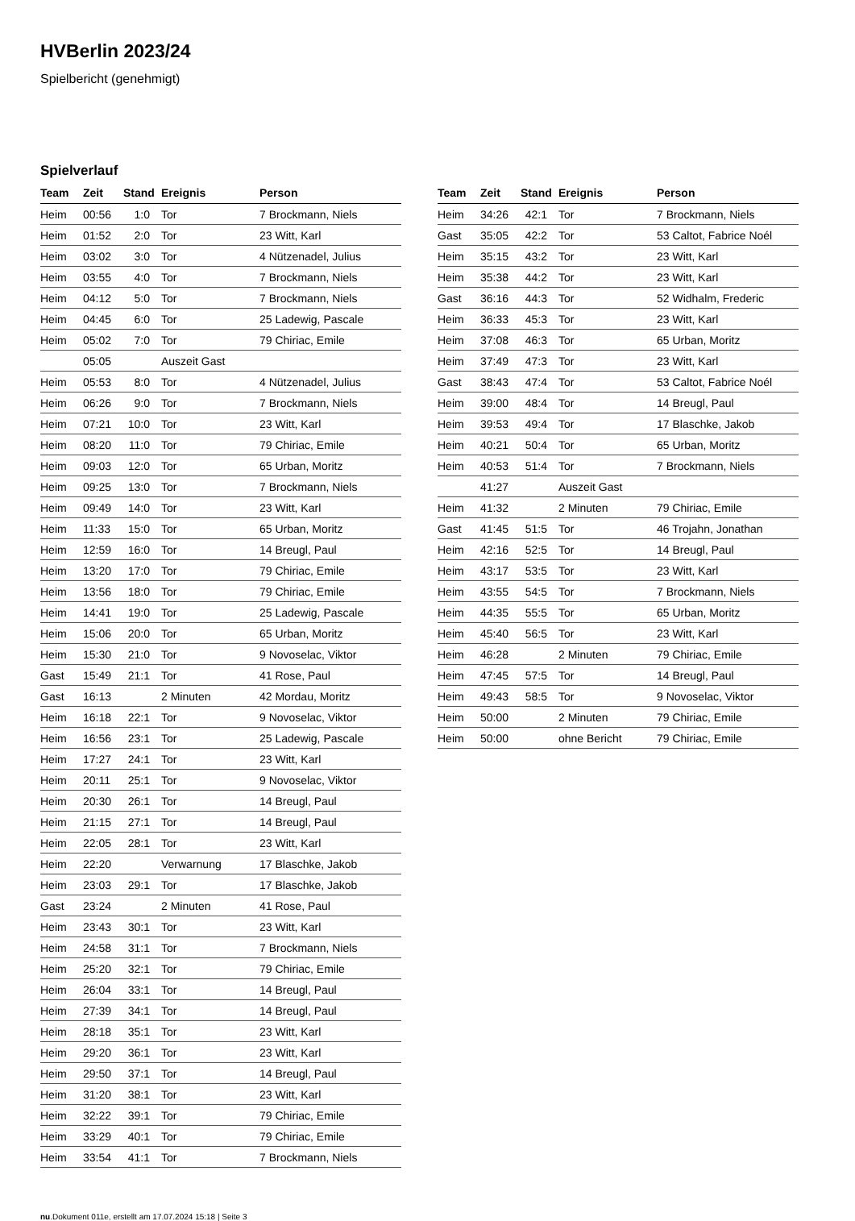HVBerlin 2023/24
Spielbericht (genehmigt)
Spielverlauf
| Team | Zeit | Stand | Ereignis | Person |
| --- | --- | --- | --- | --- |
| Heim | 00:56 | 1:0 | Tor | 7 Brockmann, Niels |
| Heim | 01:52 | 2:0 | Tor | 23 Witt, Karl |
| Heim | 03:02 | 3:0 | Tor | 4 Nützenadel, Julius |
| Heim | 03:55 | 4:0 | Tor | 7 Brockmann, Niels |
| Heim | 04:12 | 5:0 | Tor | 7 Brockmann, Niels |
| Heim | 04:45 | 6:0 | Tor | 25 Ladewig, Pascale |
| Heim | 05:02 | 7:0 | Tor | 79 Chiriac, Emile |
| | 05:05 | | Auszeit Gast | |
| Heim | 05:53 | 8:0 | Tor | 4 Nützenadel, Julius |
| Heim | 06:26 | 9:0 | Tor | 7 Brockmann, Niels |
| Heim | 07:21 | 10:0 | Tor | 23 Witt, Karl |
| Heim | 08:20 | 11:0 | Tor | 79 Chiriac, Emile |
| Heim | 09:03 | 12:0 | Tor | 65 Urban, Moritz |
| Heim | 09:25 | 13:0 | Tor | 7 Brockmann, Niels |
| Heim | 09:49 | 14:0 | Tor | 23 Witt, Karl |
| Heim | 11:33 | 15:0 | Tor | 65 Urban, Moritz |
| Heim | 12:59 | 16:0 | Tor | 14 Breugl, Paul |
| Heim | 13:20 | 17:0 | Tor | 79 Chiriac, Emile |
| Heim | 13:56 | 18:0 | Tor | 79 Chiriac, Emile |
| Heim | 14:41 | 19:0 | Tor | 25 Ladewig, Pascale |
| Heim | 15:06 | 20:0 | Tor | 65 Urban, Moritz |
| Heim | 15:30 | 21:0 | Tor | 9 Novoselac, Viktor |
| Gast | 15:49 | 21:1 | Tor | 41 Rose, Paul |
| Gast | 16:13 | | 2 Minuten | 42 Mordau, Moritz |
| Heim | 16:18 | 22:1 | Tor | 9 Novoselac, Viktor |
| Heim | 16:56 | 23:1 | Tor | 25 Ladewig, Pascale |
| Heim | 17:27 | 24:1 | Tor | 23 Witt, Karl |
| Heim | 20:11 | 25:1 | Tor | 9 Novoselac, Viktor |
| Heim | 20:30 | 26:1 | Tor | 14 Breugl, Paul |
| Heim | 21:15 | 27:1 | Tor | 14 Breugl, Paul |
| Heim | 22:05 | 28:1 | Tor | 23 Witt, Karl |
| Heim | 22:20 | | Verwarnung | 17 Blaschke, Jakob |
| Heim | 23:03 | 29:1 | Tor | 17 Blaschke, Jakob |
| Gast | 23:24 | | 2 Minuten | 41 Rose, Paul |
| Heim | 23:43 | 30:1 | Tor | 23 Witt, Karl |
| Heim | 24:58 | 31:1 | Tor | 7 Brockmann, Niels |
| Heim | 25:20 | 32:1 | Tor | 79 Chiriac, Emile |
| Heim | 26:04 | 33:1 | Tor | 14 Breugl, Paul |
| Heim | 27:39 | 34:1 | Tor | 14 Breugl, Paul |
| Heim | 28:18 | 35:1 | Tor | 23 Witt, Karl |
| Heim | 29:20 | 36:1 | Tor | 23 Witt, Karl |
| Heim | 29:50 | 37:1 | Tor | 14 Breugl, Paul |
| Heim | 31:20 | 38:1 | Tor | 23 Witt, Karl |
| Heim | 32:22 | 39:1 | Tor | 79 Chiriac, Emile |
| Heim | 33:29 | 40:1 | Tor | 79 Chiriac, Emile |
| Heim | 33:54 | 41:1 | Tor | 7 Brockmann, Niels |
| Team | Zeit | Stand | Ereignis | Person |
| --- | --- | --- | --- | --- |
| Heim | 34:26 | 42:1 | Tor | 7 Brockmann, Niels |
| Gast | 35:05 | 42:2 | Tor | 53 Caltot, Fabrice Noél |
| Heim | 35:15 | 43:2 | Tor | 23 Witt, Karl |
| Heim | 35:38 | 44:2 | Tor | 23 Witt, Karl |
| Gast | 36:16 | 44:3 | Tor | 52 Widhalm, Frederic |
| Heim | 36:33 | 45:3 | Tor | 23 Witt, Karl |
| Heim | 37:08 | 46:3 | Tor | 65 Urban, Moritz |
| Heim | 37:49 | 47:3 | Tor | 23 Witt, Karl |
| Gast | 38:43 | 47:4 | Tor | 53 Caltot, Fabrice Noél |
| Heim | 39:00 | 48:4 | Tor | 14 Breugl, Paul |
| Heim | 39:53 | 49:4 | Tor | 17 Blaschke, Jakob |
| Heim | 40:21 | 50:4 | Tor | 65 Urban, Moritz |
| Heim | 40:53 | 51:4 | Tor | 7 Brockmann, Niels |
| | 41:27 | | Auszeit Gast | |
| Heim | 41:32 | | 2 Minuten | 79 Chiriac, Emile |
| Gast | 41:45 | 51:5 | Tor | 46 Trojahn, Jonathan |
| Heim | 42:16 | 52:5 | Tor | 14 Breugl, Paul |
| Heim | 43:17 | 53:5 | Tor | 23 Witt, Karl |
| Heim | 43:55 | 54:5 | Tor | 7 Brockmann, Niels |
| Heim | 44:35 | 55:5 | Tor | 65 Urban, Moritz |
| Heim | 45:40 | 56:5 | Tor | 23 Witt, Karl |
| Heim | 46:28 | | 2 Minuten | 79 Chiriac, Emile |
| Heim | 47:45 | 57:5 | Tor | 14 Breugl, Paul |
| Heim | 49:43 | 58:5 | Tor | 9 Novoselac, Viktor |
| Heim | 50:00 | | 2 Minuten | 79 Chiriac, Emile |
| Heim | 50:00 | | ohne Bericht | 79 Chiriac, Emile |
nu.Dokument 011e, erstellt am 17.07.2024 15:18 | Seite 3